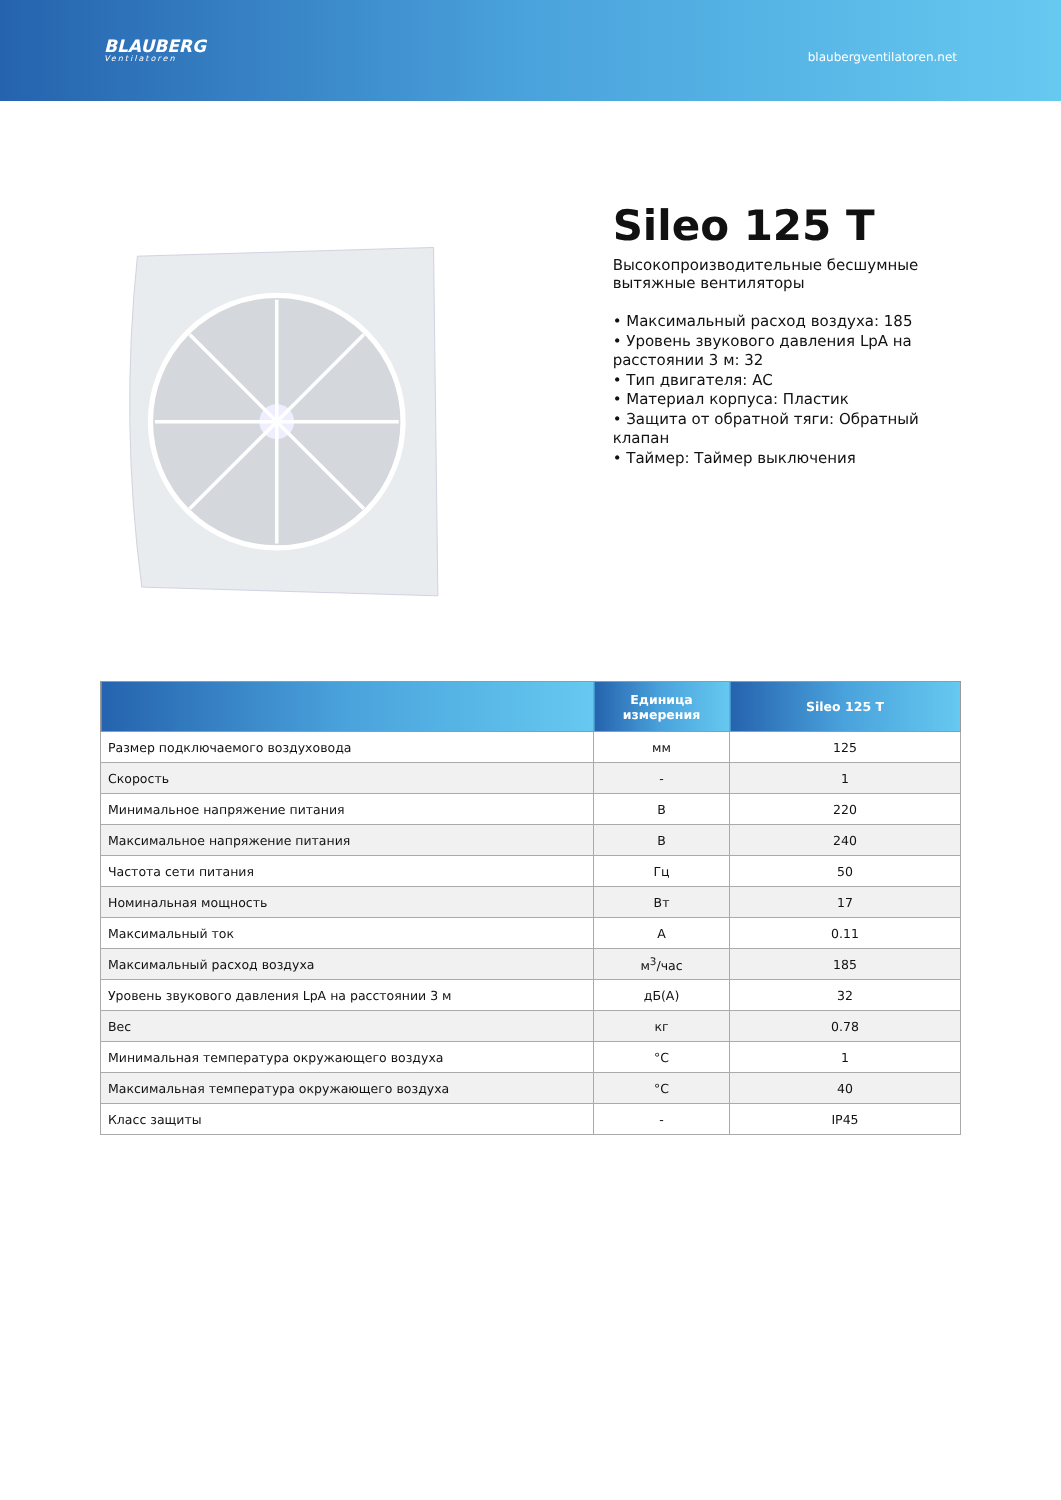BLAUBERG
Ventilatoren
blaubergventilatoren.net
Sileo 125 T
Высокопроизводительные бесшумные вытяжные вентиляторы
• Максимальный расход воздуха: 185
• Уровень звукового давления LpA на расстоянии 3 м: 32
• Тип двигателя: AC
• Материал корпуса: Пластик
• Защита от обратной тяги: Обратный клапан
• Таймер: Таймер выключения
| | Единица измерения | Sileo 125 T |
| --- | --- | --- |
| Размер подключаемого воздуховода | мм | 125 |
| Скорость | - | 1 |
| Минимальное напряжение питания | В | 220 |
| Максимальное напряжение питания | В | 240 |
| Частота сети питания | Гц | 50 |
| Номинальная мощность | Вт | 17 |
| Максимальный ток | А | 0.11 |
| Максимальный расход воздуха | м<sup>3</sup>/час | 185 |
| Уровень звукового давления LpA на расстоянии 3 м | дБ(А) | 32 |
| Вес | кг | 0.78 |
| Минимальная температура окружающего воздуха | °C | 1 |
| Максимальная температура окружающего воздуха | °C | 40 |
| Класс защиты | - | IP45 |